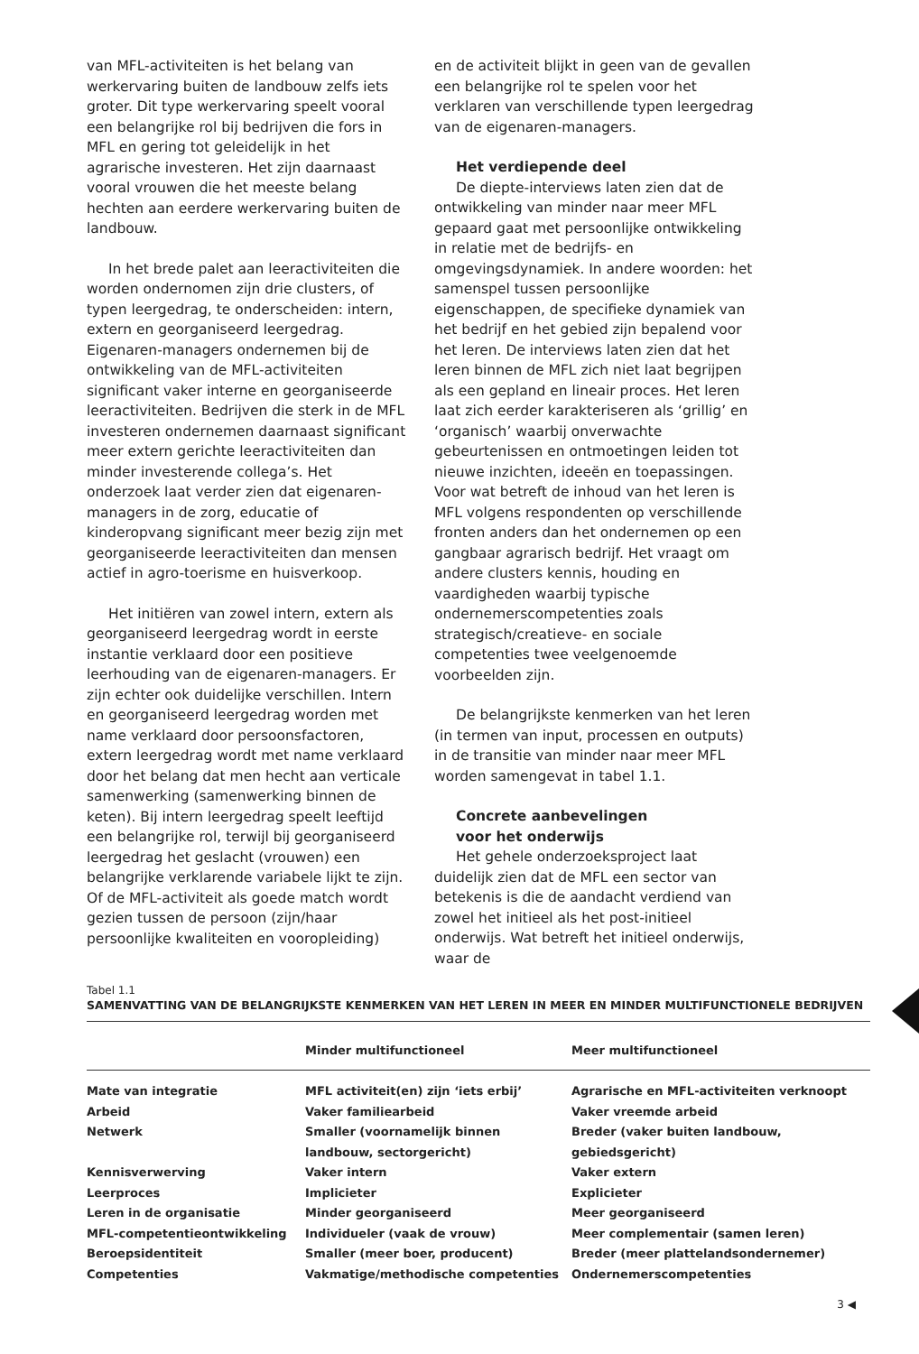van MFL-activiteiten is het belang van werkervaring buiten de landbouw zelfs iets groter. Dit type werkervaring speelt vooral een belangrijke rol bij bedrijven die fors in MFL en gering tot geleidelijk in het agrarische investeren. Het zijn daarnaast vooral vrouwen die het meeste belang hechten aan eerdere werkervaring buiten de landbouw.
In het brede palet aan leeractiviteiten die worden ondernomen zijn drie clusters, of typen leergedrag, te onderscheiden: intern, extern en georganiseerd leergedrag. Eigenaren-managers ondernemen bij de ontwikkeling van de MFL-activiteiten significant vaker interne en georganiseerde leeractiviteiten. Bedrijven die sterk in de MFL investeren ondernemen daarnaast significant meer extern gerichte leeractiviteiten dan minder investerende collega’s. Het onderzoek laat verder zien dat eigenaren-managers in de zorg, educatie of kinderopvang significant meer bezig zijn met georganiseerde leeractiviteiten dan mensen actief in agro-toerisme en huisverkoop.
Het initiëren van zowel intern, extern als georganiseerd leergedrag wordt in eerste instantie verklaard door een positieve leerhouding van de eigenaren-managers. Er zijn echter ook duidelijke verschillen. Intern en georganiseerd leergedrag worden met name verklaard door persoonsfactoren, extern leergedrag wordt met name verklaard door het belang dat men hecht aan verticale samenwerking (samenwerking binnen de keten). Bij intern leergedrag speelt leeftijd een belangrijke rol, terwijl bij georganiseerd leergedrag het geslacht (vrouwen) een belangrijke verklarende variabele lijkt te zijn. Of de MFL-activiteit als goede match wordt gezien tussen de persoon (zijn/haar persoonlijke kwaliteiten en vooropleiding)
en de activiteit blijkt in geen van de gevallen een belangrijke rol te spelen voor het verklaren van verschillende typen leergedrag van de eigenaren-managers.
Het verdiepende deel
De diepte-interviews laten zien dat de ontwikkeling van minder naar meer MFL gepaard gaat met persoonlijke ontwikkeling in relatie met de bedrijfs- en omgevingsdynamiek. In andere woorden: het samenspel tussen persoonlijke eigenschappen, de specifieke dynamiek van het bedrijf en het gebied zijn bepalend voor het leren. De interviews laten zien dat het leren binnen de MFL zich niet laat begrijpen als een gepland en lineair proces. Het leren laat zich eerder karakteriseren als ‘grillig’ en ‘organisch’ waarbij onverwachte gebeurtenissen en ontmoetingen leiden tot nieuwe inzichten, ideeën en toepassingen. Voor wat betreft de inhoud van het leren is MFL volgens respondenten op verschillende fronten anders dan het ondernemen op een gangbaar agrarisch bedrijf. Het vraagt om andere clusters kennis, houding en vaardigheden waarbij typische ondernemerscompetenties zoals strategisch/creatieve- en sociale competenties twee veelgenoemde voorbeelden zijn.
De belangrijkste kenmerken van het leren (in termen van input, processen en outputs) in de transitie van minder naar meer MFL worden samengevat in tabel 1.1.
Concrete aanbevelingen
voor het onderwijs
Het gehele onderzoeksproject laat duidelijk zien dat de MFL een sector van betekenis is die de aandacht verdiend van zowel het initieel als het post-initieel onderwijs. Wat betreft het initieel onderwijs, waar de
Tabel 1.1
SAMENVATTING VAN DE BELANGRIJKSTE KENMERKEN VAN HET LEREN IN MEER EN MINDER MULTIFUNCTIONELE BEDRIJVEN
| | Minder multifunctioneel | Meer multifunctioneel |
| --- | --- | --- |
| Mate van integratie | MFL activiteit(en) zijn ‘iets erbij’ | Agrarische en MFL-activiteiten verknoopt |
| Arbeid | Vaker familiearbeid | Vaker vreemde arbeid |
| Netwerk | Smaller (voornamelijk binnen landbouw, sectorgericht) | Breder (vaker buiten landbouw, gebiedsgericht) |
| Kennisverwerving | Vaker intern | Vaker extern |
| Leerproces | Implicieter | Explicieter |
| Leren in de organisatie | Minder georganiseerd | Meer georganiseerd |
| MFL-competentieontwikkeling | Individueler (vaak de vrouw) | Meer complementair (samen leren) |
| Beroepsidentiteit | Smaller (meer boer, producent) | Breder (meer plattelandsondernemer) |
| Competenties | Vakmatige/methodische competenties | Ondernemerscompetenties |
3 ◀